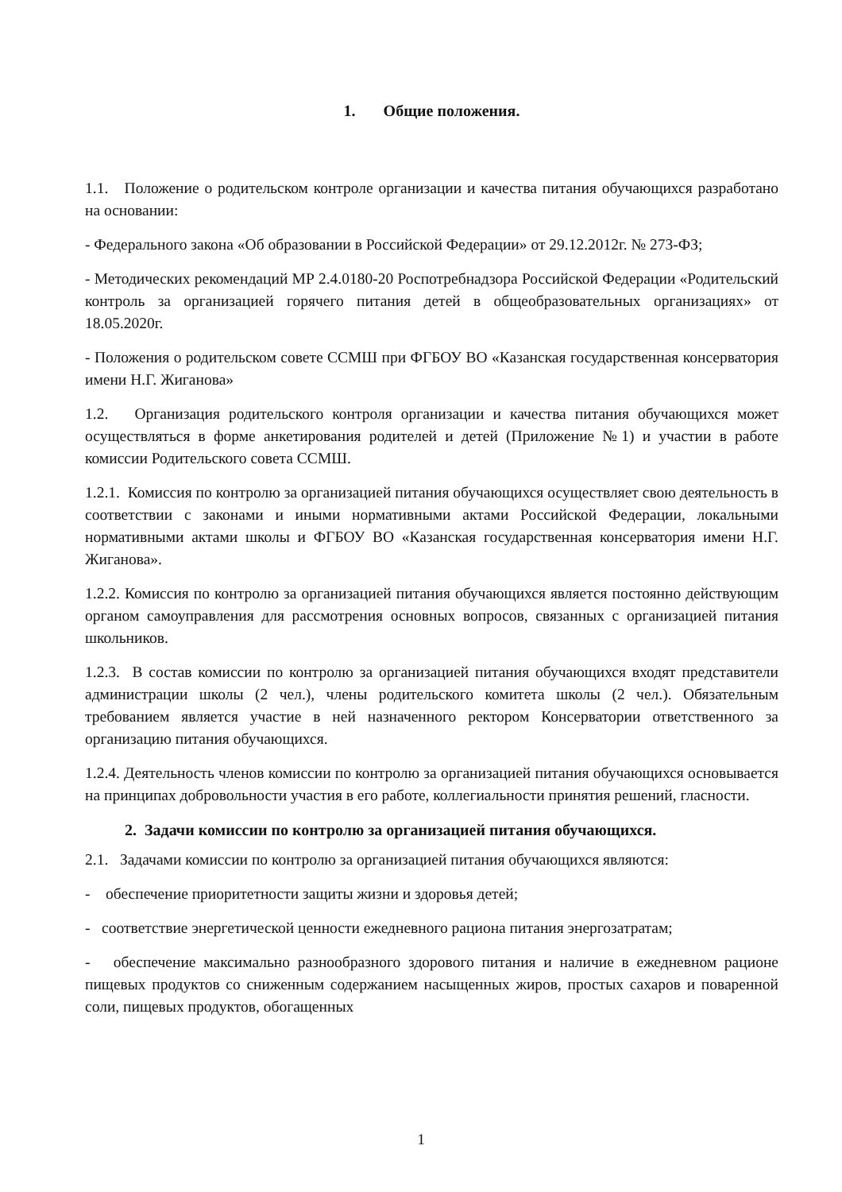1. Общие положения.
1.1. Положение о родительском контроле организации и качества питания обучающихся разработано на основании:
- Федерального закона «Об образовании в Российской Федерации» от 29.12.2012г. № 273-ФЗ;
- Методических рекомендаций МР 2.4.0180-20 Роспотребнадзора Российской Федерации «Родительский контроль за организацией горячего питания детей в общеобразовательных организациях» от 18.05.2020г.
- Положения о родительском совете ССМШ при ФГБОУ ВО «Казанская государственная консерватория имени Н.Г. Жиганова»
1.2. Организация родительского контроля организации и качества питания обучающихся может осуществляться в форме анкетирования родителей и детей (Приложение №1) и участии в работе комиссии Родительского совета ССМШ.
1.2.1. Комиссия по контролю за организацией питания обучающихся осуществляет свою деятельность в соответствии с законами и иными нормативными актами Российской Федерации, локальными нормативными актами школы и ФГБОУ ВО «Казанская государственная консерватория имени Н.Г. Жиганова».
1.2.2. Комиссия по контролю за организацией питания обучающихся является постоянно действующим органом самоуправления для рассмотрения основных вопросов, связанных с организацией питания школьников.
1.2.3. В состав комиссии по контролю за организацией питания обучающихся входят представители администрации школы (2 чел.), члены родительского комитета школы (2 чел.). Обязательным требованием является участие в ней назначенного ректором Консерватории ответственного за организацию питания обучающихся.
1.2.4. Деятельность членов комиссии по контролю за организацией питания обучающихся основывается на принципах добровольности участия в его работе, коллегиальности принятия решений, гласности.
2. Задачи комиссии по контролю за организацией питания обучающихся.
2.1. Задачами комиссии по контролю за организацией питания обучающихся являются:
- обеспечение приоритетности защиты жизни и здоровья детей;
- соответствие энергетической ценности ежедневного рациона питания энергозатратам;
- обеспечение максимально разнообразного здорового питания и наличие в ежедневном рационе пищевых продуктов со сниженным содержанием насыщенных жиров, простых сахаров и поваренной соли, пищевых продуктов, обогащенных
1